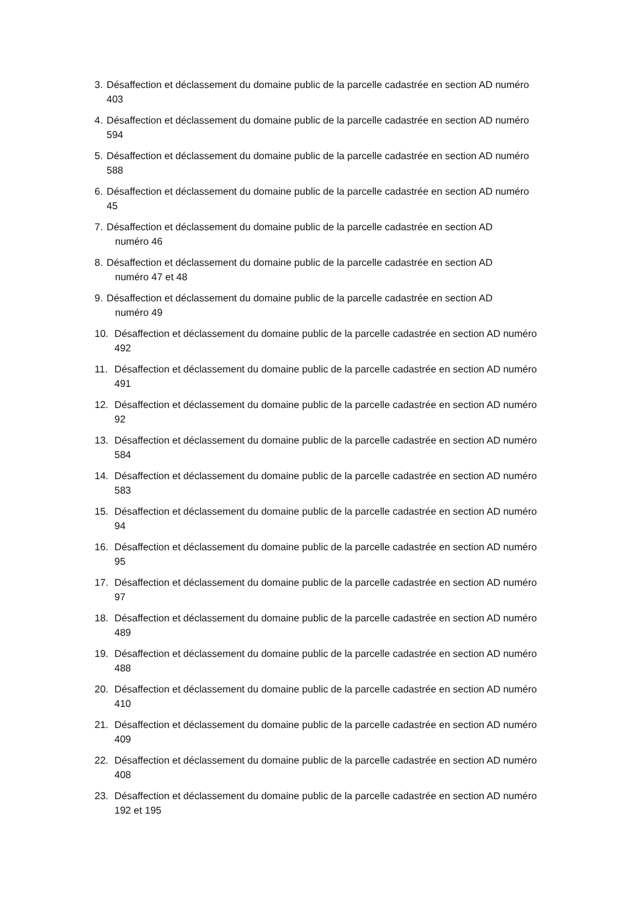3. Désaffection et déclassement du domaine public de la parcelle cadastrée en section AD numéro 403
4. Désaffection et déclassement du domaine public de la parcelle cadastrée en section AD numéro 594
5. Désaffection et déclassement du domaine public de la parcelle cadastrée en section AD numéro 588
6. Désaffection et déclassement du domaine public de la parcelle cadastrée en section AD numéro 45
7. Désaffection et déclassement du domaine public de la parcelle cadastrée en section AD
numéro 46
8. Désaffection et déclassement du domaine public de la parcelle cadastrée en section AD
numéro 47 et 48
9. Désaffection et déclassement du domaine public de la parcelle cadastrée en section AD
numéro 49
10. Désaffection et déclassement du domaine public de la parcelle cadastrée en section AD numéro 492
11. Désaffection et déclassement du domaine public de la parcelle cadastrée en section AD numéro 491
12. Désaffection et déclassement du domaine public de la parcelle cadastrée en section AD numéro 92
13. Désaffection et déclassement du domaine public de la parcelle cadastrée en section AD numéro 584
14. Désaffection et déclassement du domaine public de la parcelle cadastrée en section AD numéro 583
15. Désaffection et déclassement du domaine public de la parcelle cadastrée en section AD numéro 94
16. Désaffection et déclassement du domaine public de la parcelle cadastrée en section AD numéro 95
17. Désaffection et déclassement du domaine public de la parcelle cadastrée en section AD numéro 97
18. Désaffection et déclassement du domaine public de la parcelle cadastrée en section AD numéro 489
19. Désaffection et déclassement du domaine public de la parcelle cadastrée en section AD numéro 488
20. Désaffection et déclassement du domaine public de la parcelle cadastrée en section AD numéro 410
21. Désaffection et déclassement du domaine public de la parcelle cadastrée en section AD numéro 409
22. Désaffection et déclassement du domaine public de la parcelle cadastrée en section AD numéro 408
23. Désaffection et déclassement du domaine public de la parcelle cadastrée en section AD numéro 192 et 195